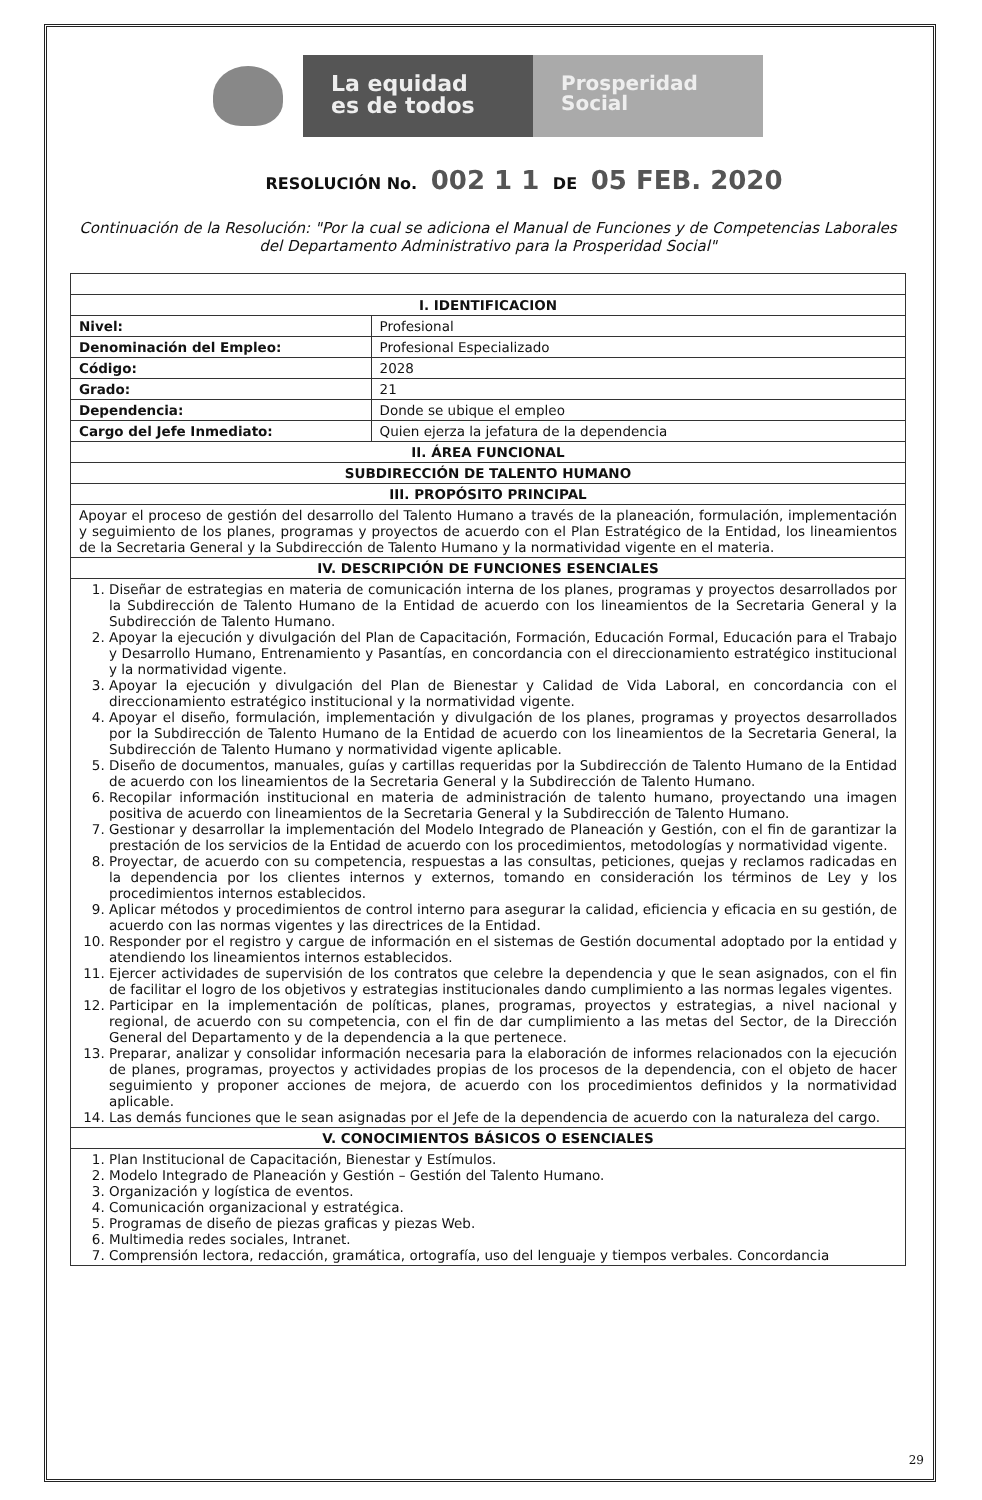La equidad
es de todos
Prosperidad
Social
RESOLUCIÓN No. 002 1 1 DE 05 FEB. 2020
Continuación de la Resolución: "Por la cual se adiciona el Manual de Funciones y de Competencias Laborales del Departamento Administrativo para la Prosperidad Social"
| I. IDENTIFICACION | |
| --- | --- |
| Nivel: | Profesional |
| Denominación del Empleo: | Profesional Especializado |
| Código: | 2028 |
| Grado: | 21 |
| Dependencia: | Donde se ubique el empleo |
| Cargo del Jefe Inmediato: | Quien ejerza la jefatura de la dependencia |
| II. ÁREA FUNCIONAL | |
| SUBDIRECCIÓN DE TALENTO HUMANO | |
| III. PROPÓSITO PRINCIPAL | |
| Apoyar el proceso de gestión del desarrollo del Talento Humano a través de la planeación, formulación, implementación y seguimiento de los planes, programas y proyectos de acuerdo con el Plan Estratégico de la Entidad, los lineamientos de la Secretaria General y la Subdirección de Talento Humano y la normatividad vigente en el materia. | |
| IV. DESCRIPCIÓN DE FUNCIONES ESENCIALES | |
| 1. Diseñar de estrategias en materia de comunicación interna de los planes, programas y proyectos desarrollados por la Subdirección de Talento Humano de la Entidad de acuerdo con los lineamientos de la Secretaria General y la Subdirección de Talento Humano. 2. Apoyar la ejecución y divulgación del Plan de Capacitación, Formación, Educación Formal, Educación para el Trabajo y Desarrollo Humano, Entrenamiento y Pasantías, en concordancia con el direccionamiento estratégico institucional y la normatividad vigente. 3. Apoyar la ejecución y divulgación del Plan de Bienestar y Calidad de Vida Laboral, en concordancia con el direccionamiento estratégico institucional y la normatividad vigente. 4. Apoyar el diseño, formulación, implementación y divulgación de los planes, programas y proyectos desarrollados por la Subdirección de Talento Humano de la Entidad de acuerdo con los lineamientos de la Secretaria General, la Subdirección de Talento Humano y normatividad vigente aplicable. 5. Diseño de documentos, manuales, guías y cartillas requeridas por la Subdirección de Talento Humano de la Entidad de acuerdo con los lineamientos de la Secretaria General y la Subdirección de Talento Humano. 6. Recopilar información institucional en materia de administración de talento humano, proyectando una imagen positiva de acuerdo con lineamientos de la Secretaria General y la Subdirección de Talento Humano. 7. Gestionar y desarrollar la implementación del Modelo Integrado de Planeación y Gestión, con el fin de garantizar la prestación de los servicios de la Entidad de acuerdo con los procedimientos, metodologías y normatividad vigente. 8. Proyectar, de acuerdo con su competencia, respuestas a las consultas, peticiones, quejas y reclamos radicadas en la dependencia por los clientes internos y externos, tomando en consideración los términos de Ley y los procedimientos internos establecidos. 9. Aplicar métodos y procedimientos de control interno para asegurar la calidad, eficiencia y eficacia en su gestión, de acuerdo con las normas vigentes y las directrices de la Entidad. 10. Responder por el registro y cargue de información en el sistemas de Gestión documental adoptado por la entidad y atendiendo los lineamientos internos establecidos. 11. Ejercer actividades de supervisión de los contratos que celebre la dependencia y que le sean asignados, con el fin de facilitar el logro de los objetivos y estrategias institucionales dando cumplimiento a las normas legales vigentes. 12. Participar en la implementación de políticas, planes, programas, proyectos y estrategias, a nivel nacional y regional, de acuerdo con su competencia, con el fin de dar cumplimiento a las metas del Sector, de la Dirección General del Departamento y de la dependencia a la que pertenece. 13. Preparar, analizar y consolidar información necesaria para la elaboración de informes relacionados con la ejecución de planes, programas, proyectos y actividades propias de los procesos de la dependencia, con el objeto de hacer seguimiento y proponer acciones de mejora, de acuerdo con los procedimientos definidos y la normatividad aplicable. 14. Las demás funciones que le sean asignadas por el Jefe de la dependencia de acuerdo con la naturaleza del cargo. | |
| V. CONOCIMIENTOS BÁSICOS O ESENCIALES | |
| 1. Plan Institucional de Capacitación, Bienestar y Estímulos. 2. Modelo Integrado de Planeación y Gestión – Gestión del Talento Humano. 3. Organización y logística de eventos. 4. Comunicación organizacional y estratégica. 5. Programas de diseño de piezas graficas y piezas Web. 6. Multimedia redes sociales, Intranet. 7. Comprensión lectora, redacción, gramática, ortografía, uso del lenguaje y tiempos verbales. Concordancia | |
29